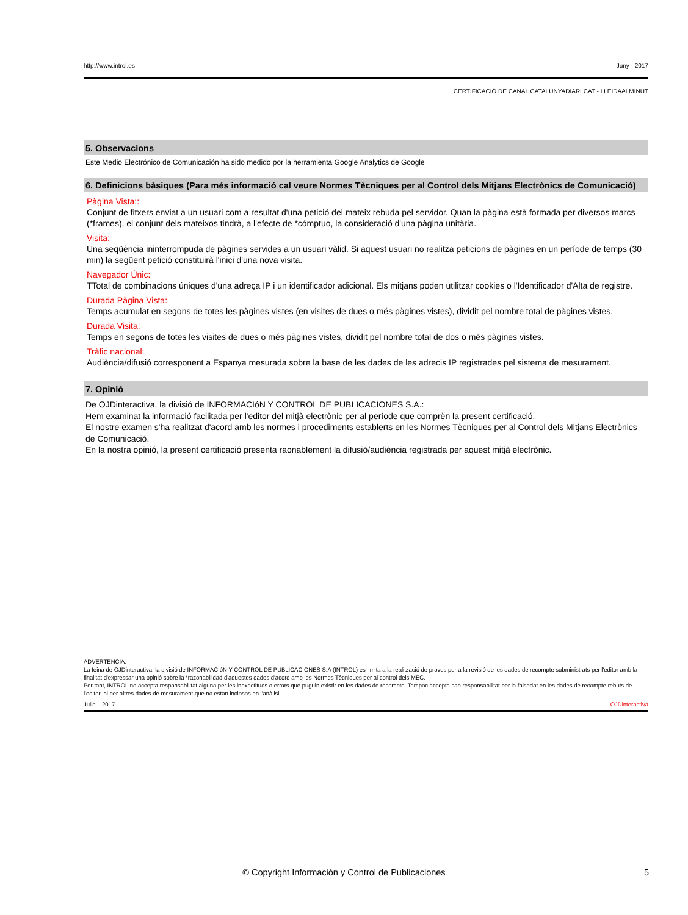http://www.introl.es Juny - 2017
CERTIFICACIÓ DE CANAL CATALUNYADIARI.CAT - LLEIDAALMINUT
5. Observacions
Este Medio Electrónico de Comunicación ha sido medido por la herramienta Google Analytics de Google
6. Definicions bàsiques (Para més informació cal veure Normes Tècniques per al Control dels Mitjans Electrònics de Comunicació)
Pàgina Vista::
Conjunt de fitxers enviat a un usuari com a resultat d'una petició del mateix rebuda pel servidor. Quan la pàgina està formada per diversos marcs (*frames), el conjunt dels mateixos tindrà, a l'efecte de *cómptuo, la consideració d'una pàgina unitària.
Visita:
Una seqüència ininterrompuda de pàgines servides a un usuari vàlid. Si aquest usuari no realitza peticions de pàgines en un període de temps (30 min) la següent petició constituirà l'inici d'una nova visita.
Navegador Únic:
TTotal de combinacions úniques d'una adreça IP i un identificador adicional. Els mitjans poden utilitzar cookies o l'Identificador d'Alta de registre.
Durada Pàgina Vista:
Temps acumulat en segons de totes les pàgines vistes (en visites de dues o més pàgines vistes), dividit pel nombre total de pàgines vistes.
Durada Visita:
Temps en segons de totes les visites de dues o més pàgines vistes, dividit pel nombre total de dos o més pàgines vistes.
Tràfic nacional:
Audiència/difusió corresponent a Espanya mesurada sobre la base de les dades de les adrecis IP registrades pel sistema de mesurament.
7. Opinió
De OJDinteractiva, la divisió de INFORMACIóN Y CONTROL DE PUBLICACIONES S.A.:
Hem examinat la informació facilitada per l'editor del mitjà electrònic per al període que comprèn la present certificació.
El nostre examen s'ha realitzat d'acord amb les normes i procediments establerts en les Normes Tècniques per al Control dels Mitjans Electrònics de Comunicació.
En la nostra opinió, la present certificació presenta raonablement la difusió/audiència registrada per aquest mitjà electrònic.
ADVERTENCIA:
La feina de OJDinteractiva, la divisió de INFORMACIóN Y CONTROL DE PUBLICACIONES S.A (INTROL) es limita a la realització de proves per a la revisió de les dades de recompte subministrats per l'editor amb la finalitat d'expressar una opinió sobre la *razonabilidad d'aquestes dades d'acord amb les Normes Tècniques per al control dels MEC.
Per tant, INTROL no accepta responsabilitat alguna per les inexactituds o errors que puguin existir en les dades de recompte. Tampoc accepta cap responsabilitat per la falsedat en les dades de recompte rebuts de l'editor, ni per altres dades de mesurament que no estan inclosos en l'anàlisi.
Juliol - 2017 OJDinteractiva
© Copyright Información y Control de Publicaciones 5